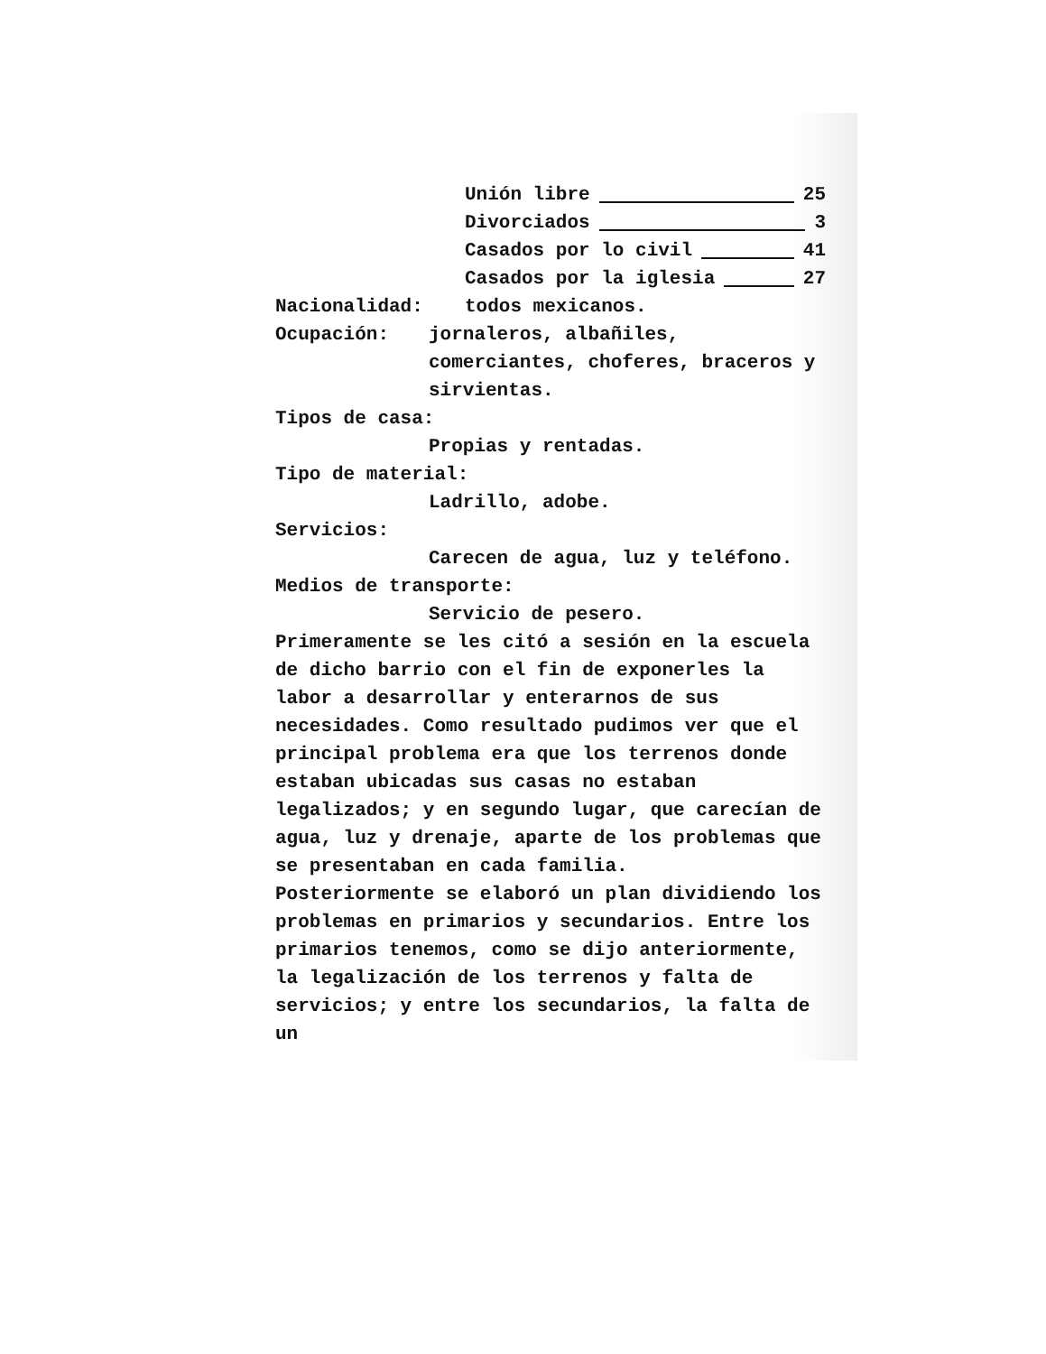Unión libre 25
Divorciados 3
Casados por lo civil 41
Casados por la iglesia 27
Nacionalidad: todos mexicanos.
Ocupación: jornaleros, albañiles, comerciantes, choferes, braceros y sirvientas.
Tipos de casa:
Propias y rentadas.
Tipo de material:
Ladrillo, adobe.
Servicios:
Carecen de agua, luz y teléfono.
Medios de transporte:
Servicio de pesero.
Primeramente se les citó a sesión en la escuela de dicho barrio con el fin de exponerles la labor a desarrollar y enterarnos de sus necesidades. Como resultado pudimos ver que el principal problema era que los terrenos donde estaban ubicadas sus casas no estaban legalizados; y en segundo lugar, que carecían de agua, luz y drenaje, aparte de los problemas que se presentaban en cada familia.
Posteriormente se elaboró un plan dividiendo los problemas en primarios y secundarios. Entre los primarios tenemos, como se dijo anteriormente, la legalización de los terrenos y falta de servicios; y entre los secundarios, la falta de un